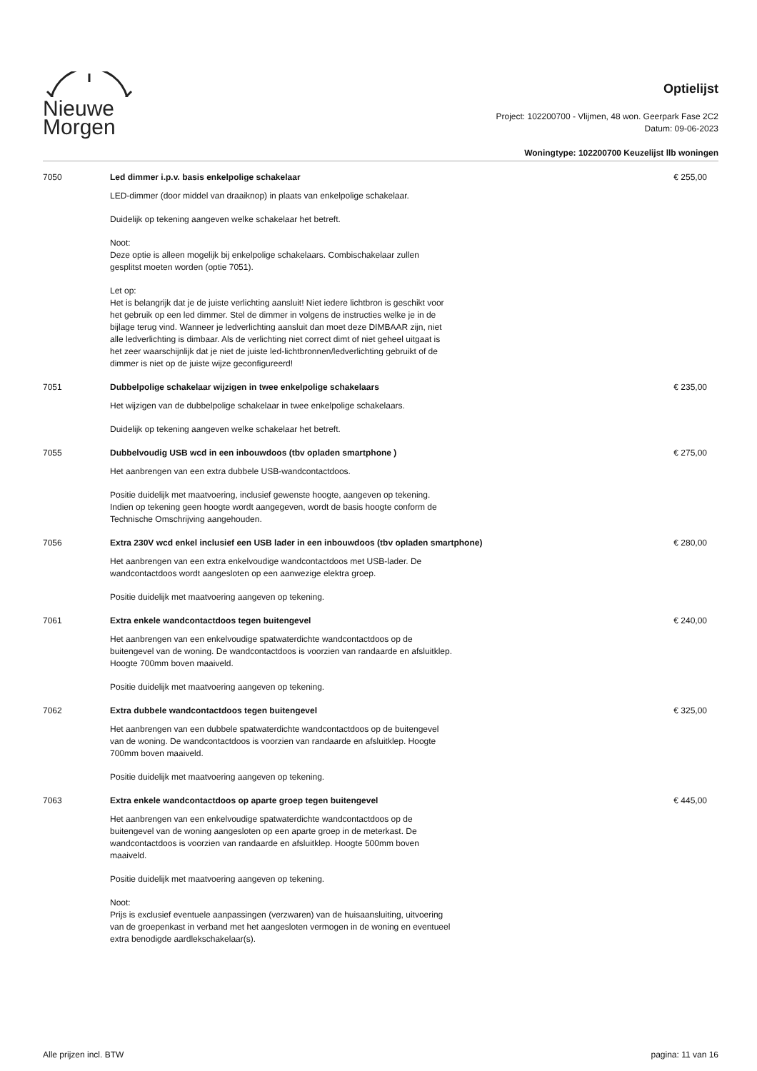Nieuwe
Morgen
Optielijst
Project: 102200700 - Vlijmen, 48 won. Geerpark Fase 2C2
Datum: 09-06-2023
Woningtype: 102200700 Keuzelijst llb woningen
| 7050 | Led dimmer i.p.v. basis enkelpolige schakelaar LED-dimmer (door middel van draaiknop) in plaats van enkelpolige schakelaar. Duidelijk op tekening aangeven welke schakelaar het betreft. Noot: Deze optie is alleen mogelijk bij enkelpolige schakelaars. Combischakelaar zullen gesplitst moeten worden (optie 7051). Let op: Het is belangrijk dat je de juiste verlichting aansluit! Niet iedere lichtbron is geschikt voor het gebruik op een led dimmer. Stel de dimmer in volgens de instructies welke je in de bijlage terug vind. Wanneer je ledverlichting aansluit dan moet deze DIMBAAR zijn, niet alle ledverlichting is dimbaar. Als de verlichting niet correct dimt of niet geheel uitgaat is het zeer waarschijnlijk dat je niet de juiste led-lichtbronnen/ledverlichting gebruikt of de dimmer is niet op de juiste wijze geconfigureerd! | € 255,00 |
| 7051 | Dubbelpolige schakelaar wijzigen in twee enkelpolige schakelaars Het wijzigen van de dubbelpolige schakelaar in twee enkelpolige schakelaars. Duidelijk op tekening aangeven welke schakelaar het betreft. | € 235,00 |
| 7055 | Dubbelvoudig USB wcd in een inbouwdoos (tbv opladen smartphone ) Het aanbrengen van een extra dubbele USB-wandcontactdoos. Positie duidelijk met maatvoering, inclusief gewenste hoogte, aangeven op tekening. Indien op tekening geen hoogte wordt aangegeven, wordt de basis hoogte conform de Technische Omschrijving aangehouden. | € 275,00 |
| 7056 | Extra 230V wcd enkel inclusief een USB lader in een inbouwdoos (tbv opladen smartphone) Het aanbrengen van een extra enkelvoudige wandcontactdoos met USB-lader. De wandcontactdoos wordt aangesloten op een aanwezige elektra groep. Positie duidelijk met maatvoering aangeven op tekening. | € 280,00 |
| 7061 | Extra enkele wandcontactdoos tegen buitengevel Het aanbrengen van een enkelvoudige spatwaterdichte wandcontactdoos op de buitengevel van de woning. De wandcontactdoos is voorzien van randaarde en afsluitklep. Hoogte 700mm boven maaiveld. Positie duidelijk met maatvoering aangeven op tekening. | € 240,00 |
| 7062 | Extra dubbele wandcontactdoos tegen buitengevel Het aanbrengen van een dubbele spatwaterdichte wandcontactdoos op de buitengevel van de woning. De wandcontactdoos is voorzien van randaarde en afsluitklep. Hoogte 700mm boven maaiveld. Positie duidelijk met maatvoering aangeven op tekening. | € 325,00 |
| 7063 | Extra enkele wandcontactdoos op aparte groep tegen buitengevel Het aanbrengen van een enkelvoudige spatwaterdichte wandcontactdoos op de buitengevel van de woning aangesloten op een aparte groep in de meterkast. De wandcontactdoos is voorzien van randaarde en afsluitklep. Hoogte 500mm boven maaiveld. Positie duidelijk met maatvoering aangeven op tekening. Noot: Prijs is exclusief eventuele aanpassingen (verzwaren) van de huisaansluiting, uitvoering van de groepenkast in verband met het aangesloten vermogen in de woning en eventueel extra benodigde aardlekschakelaar(s). | € 445,00 |
Alle prijzen incl. BTW pagina: 11 van 16